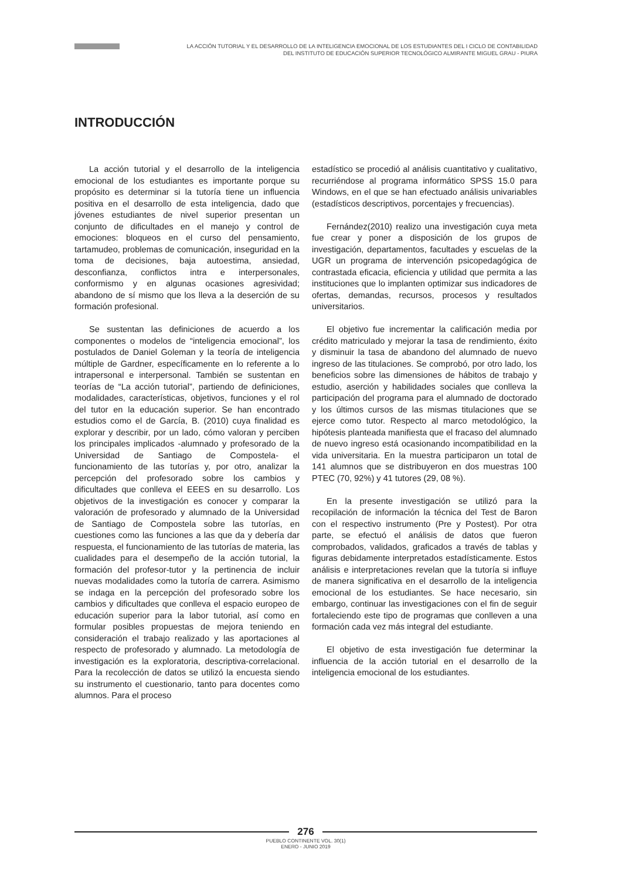LA ACCIÓN TUTORIAL Y EL DESARROLLO DE LA INTELIGENCIA EMOCIONAL DE LOS ESTUDIANTES DEL I CICLO DE CONTABILIDAD DEL INSTITUTO DE EDUCACIÓN SUPERIOR TECNOLÓGICO ALMIRANTE MIGUEL GRAU - PIURA
INTRODUCCIÓN
La acción tutorial y el desarrollo de la inteligencia emocional de los estudiantes es importante porque su propósito es determinar si la tutoría tiene un influencia positiva en el desarrollo de esta inteligencia, dado que jóvenes estudiantes de nivel superior presentan un conjunto de dificultades en el manejo y control de emociones: bloqueos en el curso del pensamiento, tartamudeo, problemas de comunicación, inseguridad en la toma de decisiones, baja autoestima, ansiedad, desconfianza, conflictos intra e interpersonales, conformismo y en algunas ocasiones agresividad; abandono de sí mismo que los lleva a la deserción de su formación profesional.
Se sustentan las definiciones de acuerdo a los componentes o modelos de “inteligencia emocional”, los postulados de Daniel Goleman y la teoría de inteligencia múltiple de Gardner, específicamente en lo referente a lo intrapersonal e interpersonal. También se sustentan en teorías de “La acción tutorial”, partiendo de definiciones, modalidades, características, objetivos, funciones y el rol del tutor en la educación superior. Se han encontrado estudios como el de García, B. (2010) cuya finalidad es explorar y describir, por un lado, cómo valoran y perciben los principales implicados -alumnado y profesorado de la Universidad de Santiago de Compostela- el funcionamiento de las tutorías y, por otro, analizar la percepción del profesorado sobre los cambios y dificultades que conlleva el EEES en su desarrollo. Los objetivos de la investigación es conocer y comparar la valoración de profesorado y alumnado de la Universidad de Santiago de Compostela sobre las tutorías, en cuestiones como las funciones a las que da y debería dar respuesta, el funcionamiento de las tutorías de materia, las cualidades para el desempeño de la acción tutorial, la formación del profesor-tutor y la pertinencia de incluir nuevas modalidades como la tutoría de carrera. Asimismo se indaga en la percepción del profesorado sobre los cambios y dificultades que conlleva el espacio europeo de educación superior para la labor tutorial, así como en formular posibles propuestas de mejora teniendo en consideración el trabajo realizado y las aportaciones al respecto de profesorado y alumnado. La metodología de investigación es la exploratoria, descriptiva-correlacional. Para la recolección de datos se utilizó la encuesta siendo su instrumento el cuestionario, tanto para docentes como alumnos. Para el proceso
estadístico se procedió al análisis cuantitativo y cualitativo, recurriéndose al programa informático SPSS 15.0 para Windows, en el que se han efectuado análisis univariables (estadísticos descriptivos, porcentajes y frecuencias).
Fernández(2010) realizo una investigación cuya meta fue crear y poner a disposición de los grupos de investigación, departamentos, facultades y escuelas de la UGR un programa de intervención psicopedagógica de contrastada eficacia, eficiencia y utilidad que permita a las instituciones que lo implanten optimizar sus indicadores de ofertas, demandas, recursos, procesos y resultados universitarios.
El objetivo fue incrementar la calificación media por crédito matriculado y mejorar la tasa de rendimiento, éxito y disminuir la tasa de abandono del alumnado de nuevo ingreso de las titulaciones. Se comprobó, por otro lado, los beneficios sobre las dimensiones de hábitos de trabajo y estudio, aserción y habilidades sociales que conlleva la participación del programa para el alumnado de doctorado y los últimos cursos de las mismas titulaciones que se ejerce como tutor. Respecto al marco metodológico, la hipótesis planteada manifiesta que el fracaso del alumnado de nuevo ingreso está ocasionando incompatibilidad en la vida universitaria. En la muestra participaron un total de 141 alumnos que se distribuyeron en dos muestras 100 PTEC (70, 92%) y 41 tutores (29, 08 %).
En la presente investigación se utilizó para la recopilación de información la técnica del Test de Baron con el respectivo instrumento (Pre y Postest). Por otra parte, se efectuó el análisis de datos que fueron comprobados, validados, graficados a través de tablas y figuras debidamente interpretados estadísticamente. Estos análisis e interpretaciones revelan que la tutoría si influye de manera significativa en el desarrollo de la inteligencia emocional de los estudiantes. Se hace necesario, sin embargo, continuar las investigaciones con el fin de seguir fortaleciendo este tipo de programas que conlleven a una formación cada vez más integral del estudiante.
El objetivo de esta investigación fue determinar la influencia de la acción tutorial en el desarrollo de la inteligencia emocional de los estudiantes.
276
PUEBLO CONTINENTE VOL. 30(1)
ENERO - JUNIO 2019